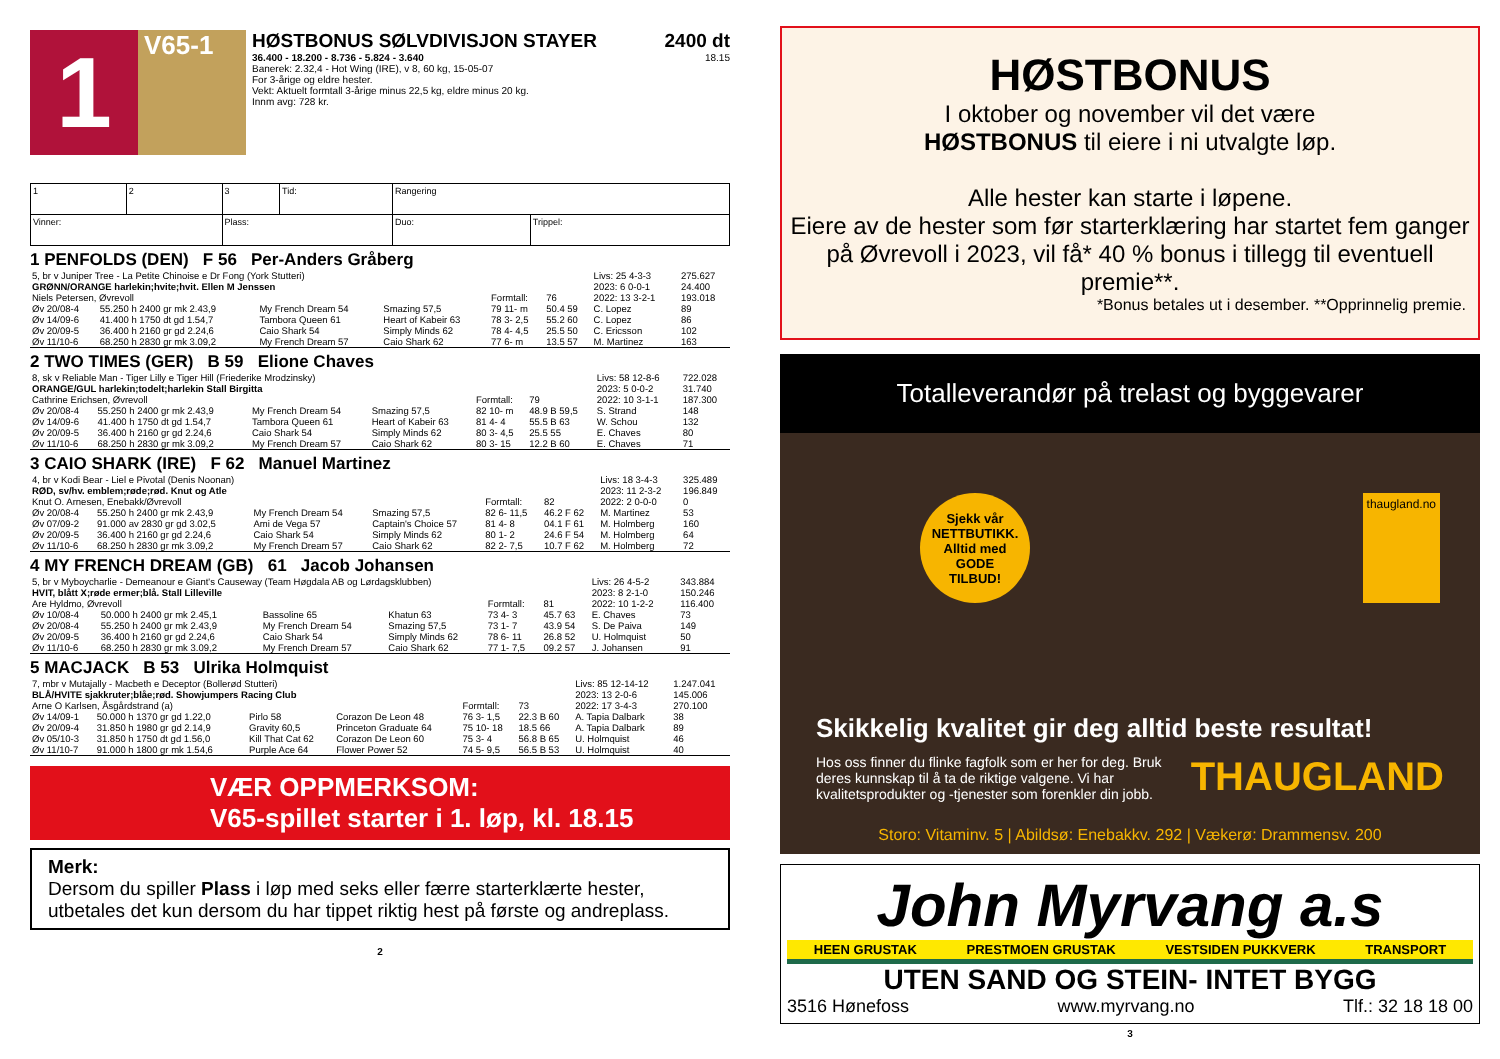1
V65-1
HØSTBONUS SØLVDIVISJON STAYER 2400 dt
36.400 - 18.200 - 8.736 - 5.824 - 3.640 18.15
Banerek: 2.32,4 - Hot Wing (IRE), v 8, 60 kg, 15-05-07
For 3-årige og eldre hester.
Vekt: Aktuelt formtall 3-årige minus 22,5 kg, eldre minus 20 kg.
Innm avg: 728 kr.
| 1 | 2 | 3 | Tid: | Rangering | |
| Vinner: | | Plass: | | Duo: | Trippel: |
1 PENFOLDS (DEN) F 56 Per-Anders Gråberg
| 5, br v Juniper Tree - La Petite Chinoise e Dr Fong (York Stutteri) | | | | | | Livs: 25 4-3-3 | 275.627 |
| GRØNN/ORANGE harlekin;hvite;hvit. Ellen M Jenssen | | | | | | 2023: 6 0-0-1 | 24.400 |
| Niels Petersen, Øvrevoll | | | | Formtall: | 76 | 2022: 13 3-2-1 | 193.018 |
| Øv 20/08-4 | 55.250 h 2400 gr mk 2.43,9 | My French Dream 54 | Smazing 57,5 | 79 11- m | 50.4 59 | C. Lopez | 89 |
| Øv 14/09-6 | 41.400 h 1750 dt gd 1.54,7 | Tambora Queen 61 | Heart of Kabeir 63 | 78 3- 2,5 | 55.2 60 | C. Lopez | 86 |
| Øv 20/09-5 | 36.400 h 2160 gr gd 2.24,6 | Caio Shark 54 | Simply Minds 62 | 78 4- 4,5 | 25.5 50 | C. Ericsson | 102 |
| Øv 11/10-6 | 68.250 h 2830 gr mk 3.09,2 | My French Dream 57 | Caio Shark 62 | 77 6- m | 13.5 57 | M. Martinez | 163 |
2 TWO TIMES (GER) B 59 Elione Chaves
| 8, sk v Reliable Man - Tiger Lilly e Tiger Hill (Friederike Mrodzinsky) | | | | | | Livs: 58 12-8-6 | 722.028 |
| ORANGE/GUL harlekin;todelt;harlekin Stall Birgitta | | | | | | 2023: 5 0-0-2 | 31.740 |
| Cathrine Erichsen, Øvrevoll | | | | Formtall: | 79 | 2022: 10 3-1-1 | 187.300 |
| Øv 20/08-4 | 55.250 h 2400 gr mk 2.43,9 | My French Dream 54 | Smazing 57,5 | 82 10- m | 48.9 B 59,5 | S. Strand | 148 |
| Øv 14/09-6 | 41.400 h 1750 dt gd 1.54,7 | Tambora Queen 61 | Heart of Kabeir 63 | 81 4- 4 | 55.5 B 63 | W. Schou | 132 |
| Øv 20/09-5 | 36.400 h 2160 gr gd 2.24,6 | Caio Shark 54 | Simply Minds 62 | 80 3- 4,5 | 25.5 55 | E. Chaves | 80 |
| Øv 11/10-6 | 68.250 h 2830 gr mk 3.09,2 | My French Dream 57 | Caio Shark 62 | 80 3- 15 | 12.2 B 60 | E. Chaves | 71 |
3 CAIO SHARK (IRE) F 62 Manuel Martinez
| 4, br v Kodi Bear - Liel e Pivotal (Denis Noonan) | | | | | | Livs: 18 3-4-3 | 325.489 |
| RØD, sv/hv. emblem;røde;rød. Knut og Atle | | | | | | 2023: 11 2-3-2 | 196.849 |
| Knut O. Arnesen, Enebakk/Øvrevoll | | | | Formtall: | 82 | 2022: 2 0-0-0 | 0 |
| Øv 20/08-4 | 55.250 h 2400 gr mk 2.43,9 | My French Dream 54 | Smazing 57,5 | 82 6- 11,5 | 46.2 F 62 | M. Martinez | 53 |
| Øv 07/09-2 | 91.000 av 2830 gr gd 3.02,5 | Ami de Vega 57 | Captain's Choice 57 | 81 4- 8 | 04.1 F 61 | M. Holmberg | 160 |
| Øv 20/09-5 | 36.400 h 2160 gr gd 2.24,6 | Caio Shark 54 | Simply Minds 62 | 80 1- 2 | 24.6 F 54 | M. Holmberg | 64 |
| Øv 11/10-6 | 68.250 h 2830 gr mk 3.09,2 | My French Dream 57 | Caio Shark 62 | 82 2- 7,5 | 10.7 F 62 | M. Holmberg | 72 |
4 MY FRENCH DREAM (GB) 61 Jacob Johansen
| 5, br v Myboycharlie - Demeanour e Giant's Causeway (Team Høgdala AB og Lørdagsklubben) | | | | | | Livs: 26 4-5-2 | 343.884 |
| HVIT, blått X;røde ermer;blå. Stall Lilleville | | | | | | 2023: 8 2-1-0 | 150.246 |
| Are Hyldmo, Øvrevoll | | | | Formtall: | 81 | 2022: 10 1-2-2 | 116.400 |
| Øv 10/08-4 | 50.000 h 2400 gr mk 2.45,1 | Bassoline 65 | Khatun 63 | 73 4- 3 | 45.7 63 | E. Chaves | 73 |
| Øv 20/08-4 | 55.250 h 2400 gr mk 2.43,9 | My French Dream 54 | Smazing 57,5 | 73 1- 7 | 43.9 54 | S. De Paiva | 149 |
| Øv 20/09-5 | 36.400 h 2160 gr gd 2.24,6 | Caio Shark 54 | Simply Minds 62 | 78 6- 11 | 26.8 52 | U. Holmquist | 50 |
| Øv 11/10-6 | 68.250 h 2830 gr mk 3.09,2 | My French Dream 57 | Caio Shark 62 | 77 1- 7,5 | 09.2 57 | J. Johansen | 91 |
5 MACJACK B 53 Ulrika Holmquist
| 7, mbr v Mutajally - Macbeth e Deceptor (Bollerød Stutteri) | | | | | | Livs: 85 12-14-12 | 1.247.041 |
| BLÅ/HVITE sjakkruter;blåe;rød. Showjumpers Racing Club | | | | | | 2023: 13 2-0-6 | 145.006 |
| Arne O Karlsen, Åsgårdstrand (a) | | | | Formtall: | 73 | 2022: 17 3-4-3 | 270.100 |
| Øv 14/09-1 | 50.000 h 1370 gr gd 1.22,0 | Pirlo 58 | Corazon De Leon 48 | 76 3- 1,5 | 22.3 B 60 | A. Tapia Dalbark | 38 |
| Øv 20/09-4 | 31.850 h 1980 gr gd 2.14,9 | Gravity 60,5 | Princeton Graduate 64 | 75 10- 18 | 18.5 66 | A. Tapia Dalbark | 89 |
| Øv 05/10-3 | 31.850 h 1750 dt gd 1.56,0 | Kill That Cat 62 | Corazon De Leon 60 | 75 3- 4 | 56.8 B 65 | U. Holmquist | 46 |
| Øv 11/10-7 | 91.000 h 1800 gr mk 1.54,6 | Purple Ace 64 | Flower Power 52 | 74 5- 9,5 | 56.5 B 53 | U. Holmquist | 40 |
VÆR OPPMERKSOM:
V65-spillet starter i 1. løp, kl. 18.15
Merk:
Dersom du spiller Plass i løp med seks eller færre starterklærte hester, utbetales det kun dersom du har tippet riktig hest på første og andreplass.
2
HØSTBONUS
I oktober og november vil det være
HØSTBONUS til eiere i ni utvalgte løp.
Alle hester kan starte i løpene.
Eiere av de hester som før starterklæring har startet fem ganger på Øvrevoll i 2023, vil få* 40 % bonus i tillegg til eventuell premie**.
*Bonus betales ut i desember. **Opprinnelig premie.
Totalleverandør på trelast og byggevarer
Sjekk vår
NETTBUTIKK.
Alltid med
GODE
TILBUD!
thaugland.no
Skikkelig kvalitet gir deg alltid beste resultat!
Hos oss finner du flinke fagfolk som er her for deg. Bruk deres kunnskap til å ta de riktige valgene. Vi har kvalitetsprodukter og -tjenester som forenkler din jobb.
THAUGLAND
Storo: Vitaminv. 5 | Abildsø: Enebakkv. 292 | Vækerø: Drammensv. 200
John Myrvang a.s
HEEN GRUSTAK PRESTMOEN GRUSTAK VESTSIDEN PUKKVERK TRANSPORT
UTEN SAND OG STEIN- INTET BYGG
3516 Hønefoss www.myrvang.no Tlf.: 32 18 18 00
3